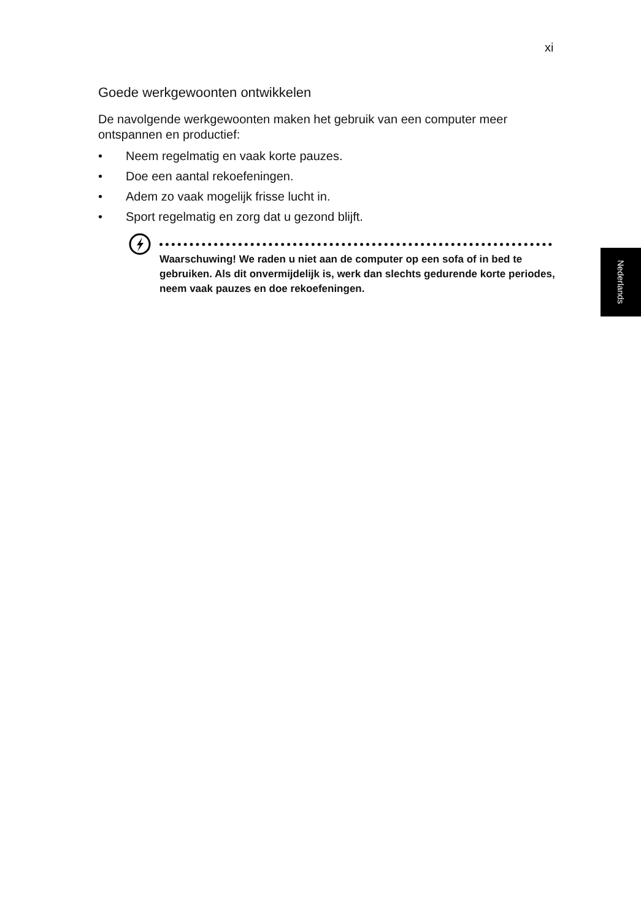xi
Goede werkgewoonten ontwikkelen
De navolgende werkgewoonten maken het gebruik van een computer meer ontspannen en productief:
• Neem regelmatig en vaak korte pauzes.
• Doe een aantal rekoefeningen.
• Adem zo vaak mogelijk frisse lucht in.
• Sport regelmatig en zorg dat u gezond blijft.
Waarschuwing! We raden u niet aan de computer op een sofa of in bed te gebruiken. Als dit onvermijdelijk is, werk dan slechts gedurende korte periodes, neem vaak pauzes en doe rekoefeningen.
Nederlands